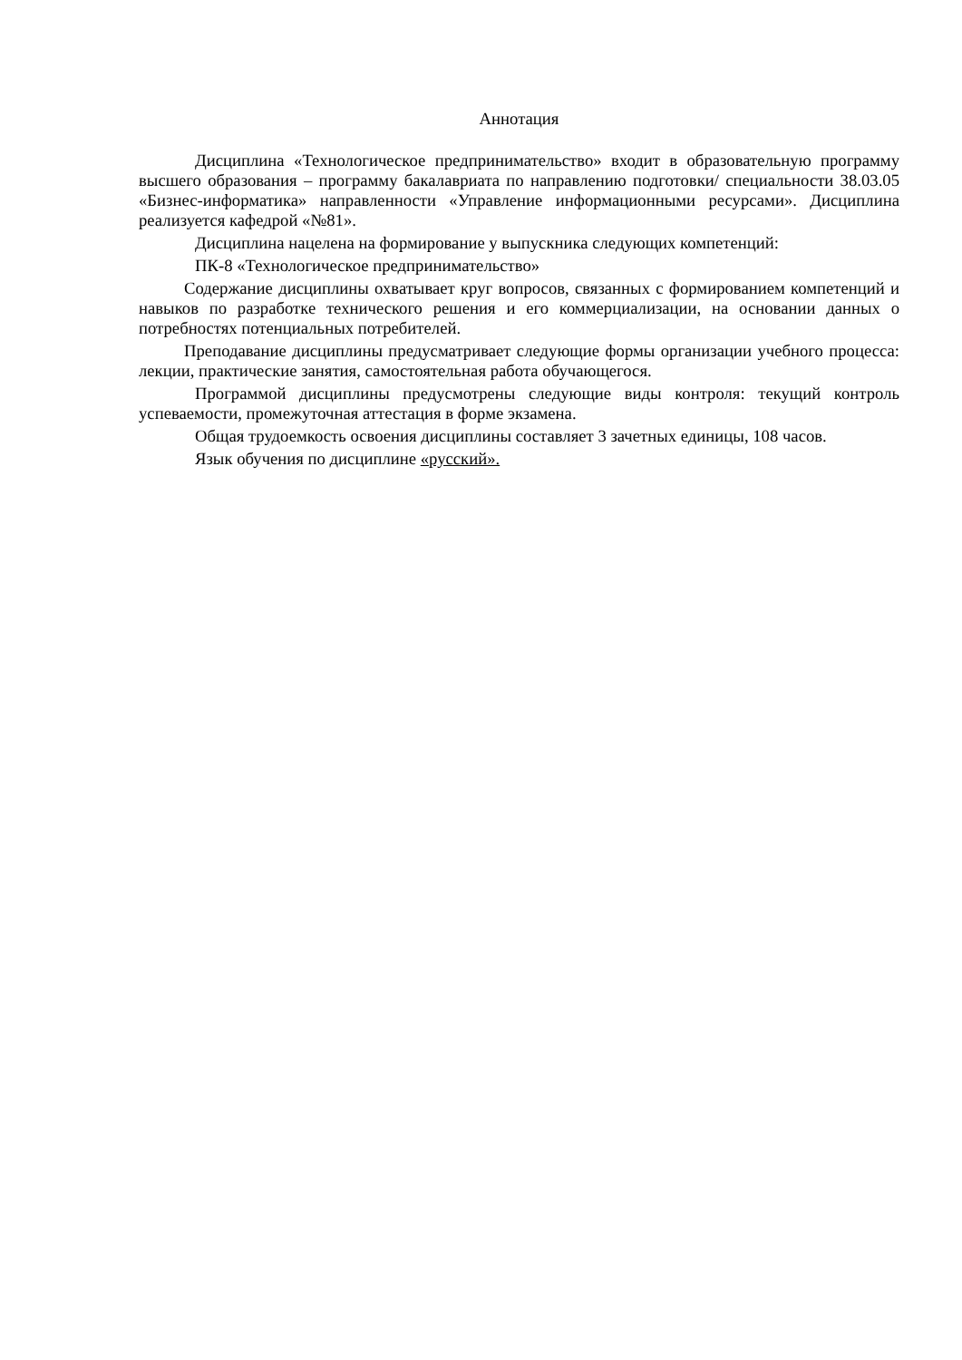Аннотация
Дисциплина «Технологическое предпринимательство» входит в образовательную программу высшего образования – программу бакалавриата по направлению подготовки/ специальности 38.03.05 «Бизнес-информатика» направленности «Управление информационными ресурсами». Дисциплина реализуется кафедрой «№81».
Дисциплина нацелена на формирование у выпускника следующих компетенций:
ПК-8 «Технологическое предпринимательство»
Содержание дисциплины охватывает круг вопросов, связанных с формированием компетенций и навыков по разработке технического решения и его коммерциализации, на основании данных о потребностях потенциальных потребителей.
Преподавание дисциплины предусматривает следующие формы организации учебного процесса: лекции, практические занятия, самостоятельная работа обучающегося.
Программой дисциплины предусмотрены следующие виды контроля: текущий контроль успеваемости, промежуточная аттестация в форме экзамена.
Общая трудоемкость освоения дисциплины составляет 3 зачетных единицы, 108 часов.
Язык обучения по дисциплине «русский».